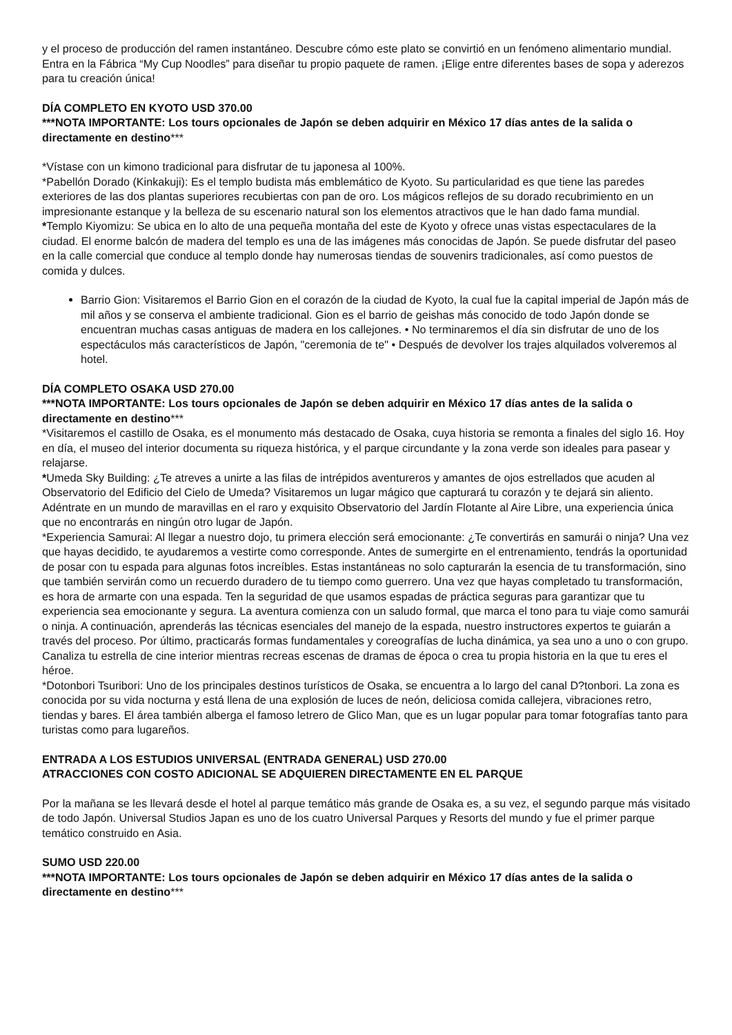y el proceso de producción del ramen instantáneo. Descubre cómo este plato se convirtió en un fenómeno alimentario mundial. Entra en la Fábrica “My Cup Noodles” para diseñar tu propio paquete de ramen. ¡Elige entre diferentes bases de sopa y aderezos para tu creación única!
DÍA COMPLETO EN KYOTO USD 370.00
***NOTA IMPORTANTE: Los tours opcionales de Japón se deben adquirir en México 17 días antes de la salida o directamente en destino***
*Vístase con un kimono tradicional para disfrutar de tu japonesa al 100%.
*Pabellón Dorado (Kinkakuji): Es el templo budista más emblemático de Kyoto. Su particularidad es que tiene las paredes exteriores de las dos plantas superiores recubiertas con pan de oro. Los mágicos reflejos de su dorado recubrimiento en un impresionante estanque y la belleza de su escenario natural son los elementos atractivos que le han dado fama mundial.
*Templo Kiyomizu: Se ubica en lo alto de una pequeña montaña del este de Kyoto y ofrece unas vistas espectaculares de la ciudad. El enorme balcón de madera del templo es una de las imágenes más conocidas de Japón. Se puede disfrutar del paseo en la calle comercial que conduce al templo donde hay numerosas tiendas de souvenirs tradicionales, así como puestos de comida y dulces.
Barrio Gion: Visitaremos el Barrio Gion en el corazón de la ciudad de Kyoto, la cual fue la capital imperial de Japón más de mil años y se conserva el ambiente tradicional. Gion es el barrio de geishas más conocido de todo Japón donde se encuentran muchas casas antiguas de madera en los callejones. • No terminaremos el día sin disfrutar de uno de los espectáculos más característicos de Japón, "ceremonia de te" • Después de devolver los trajes alquilados volveremos al hotel.
DÍA COMPLETO OSAKA USD 270.00
***NOTA IMPORTANTE: Los tours opcionales de Japón se deben adquirir en México 17 días antes de la salida o directamente en destino***
*Visitaremos el castillo de Osaka, es el monumento más destacado de Osaka, cuya historia se remonta a finales del siglo 16. Hoy en día, el museo del interior documenta su riqueza histórica, y el parque circundante y la zona verde son ideales para pasear y relajarse.
*Umeda Sky Building: ¿Te atreves a unirte a las filas de intrépidos aventureros y amantes de ojos estrellados que acuden al Observatorio del Edificio del Cielo de Umeda? Visitaremos un lugar mágico que capturará tu corazón y te dejará sin aliento. Adéntrate en un mundo de maravillas en el raro y exquisito Observatorio del Jardín Flotante al Aire Libre, una experiencia única que no encontrarás en ningún otro lugar de Japón.
*Experiencia Samurai: Al llegar a nuestro dojo, tu primera elección será emocionante: ¿Te convertirás en samurái o ninja? Una vez que hayas decidido, te ayudaremos a vestirte como corresponde. Antes de sumergirte en el entrenamiento, tendrás la oportunidad de posar con tu espada para algunas fotos increíbles. Estas instantáneas no solo capturarán la esencia de tu transformación, sino que también servirán como un recuerdo duradero de tu tiempo como guerrero. Una vez que hayas completado tu transformación, es hora de armarte con una espada. Ten la seguridad de que usamos espadas de práctica seguras para garantizar que tu experiencia sea emocionante y segura. La aventura comienza con un saludo formal, que marca el tono para tu viaje como samurái o ninja. A continuación, aprenderás las técnicas esenciales del manejo de la espada, nuestro instructores expertos te guiarán a través del proceso. Por último, practicarás formas fundamentales y coreografías de lucha dinámica, ya sea uno a uno o con grupo. Canaliza tu estrella de cine interior mientras recreas escenas de dramas de época o crea tu propia historia en la que tu eres el héroe.
*Dotonbori Tsuribori: Uno de los principales destinos turísticos de Osaka, se encuentra a lo largo del canal D?tonbori. La zona es conocida por su vida nocturna y está llena de una explosión de luces de neón, deliciosa comida callejera, vibraciones retro, tiendas y bares. El área también alberga el famoso letrero de Glico Man, que es un lugar popular para tomar fotografías tanto para turistas como para lugareños.
ENTRADA A LOS ESTUDIOS UNIVERSAL (ENTRADA GENERAL) USD 270.00
ATRACCIONES CON COSTO ADICIONAL SE ADQUIEREN DIRECTAMENTE EN EL PARQUE
Por la mañana se les llevará desde el hotel al parque temático más grande de Osaka es, a su vez, el segundo parque más visitado de todo Japón. Universal Studios Japan es uno de los cuatro Universal Parques y Resorts del mundo y fue el primer parque temático construido en Asia.
SUMO USD 220.00
***NOTA IMPORTANTE: Los tours opcionales de Japón se deben adquirir en México 17 días antes de la salida o directamente en destino***